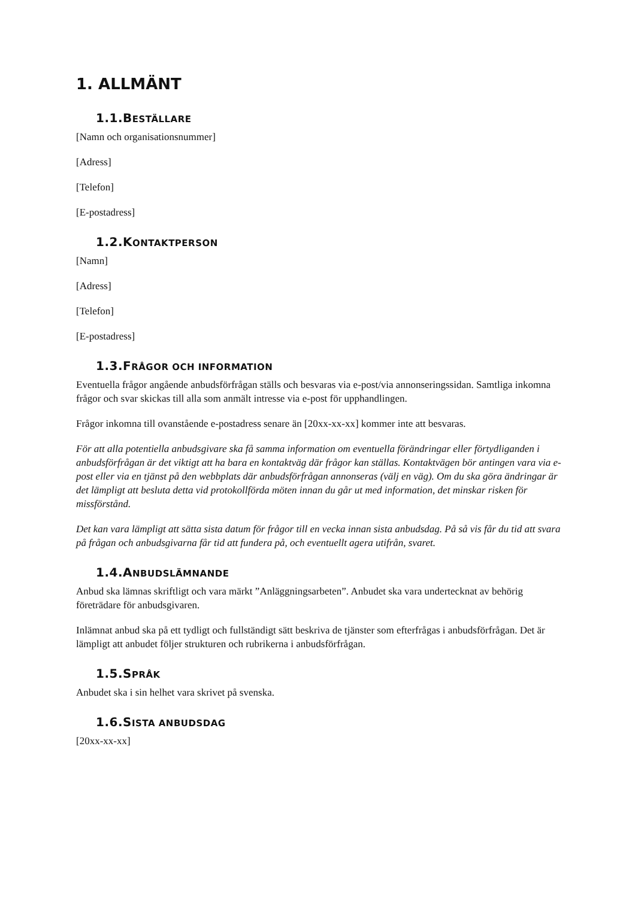1. ALLMÄNT
1.1. BESTÄLLARE
[Namn och organisationsnummer]
[Adress]
[Telefon]
[E-postadress]
1.2. KONTAKTPERSON
[Namn]
[Adress]
[Telefon]
[E-postadress]
1.3. FRÅGOR OCH INFORMATION
Eventuella frågor angående anbudsförfrågan ställs och besvaras via e-post/via annonseringssidan. Samtliga inkomna frågor och svar skickas till alla som anmält intresse via e-post för upphandlingen.
Frågor inkomna till ovanstående e-postadress senare än [20xx-xx-xx] kommer inte att besvaras.
För att alla potentiella anbudsgivare ska få samma information om eventuella förändringar eller förtydliganden i anbudsförfrågan är det viktigt att ha bara en kontaktväg där frågor kan ställas. Kontaktvägen bör antingen vara via e-post eller via en tjänst på den webbplats där anbudsförfrågan annonseras (välj en väg). Om du ska göra ändringar är det lämpligt att besluta detta vid protokollförda möten innan du går ut med information, det minskar risken för missförstånd.
Det kan vara lämpligt att sätta sista datum för frågor till en vecka innan sista anbudsdag. På så vis får du tid att svara på frågan och anbudsgivarna får tid att fundera på, och eventuellt agera utifrån, svaret.
1.4. ANBUDSLÄMNANDE
Anbud ska lämnas skriftligt och vara märkt ”Anläggningsarbeten”. Anbudet ska vara undertecknat av behörig företrädare för anbudsgivaren.
Inlämnat anbud ska på ett tydligt och fullständigt sätt beskriva de tjänster som efterfrågas i anbudsförfrågan. Det är lämpligt att anbudet följer strukturen och rubrikerna i anbudsförfrågan.
1.5. SPRÅK
Anbudet ska i sin helhet vara skrivet på svenska.
1.6. SISTA ANBUDSDAG
[20xx-xx-xx]